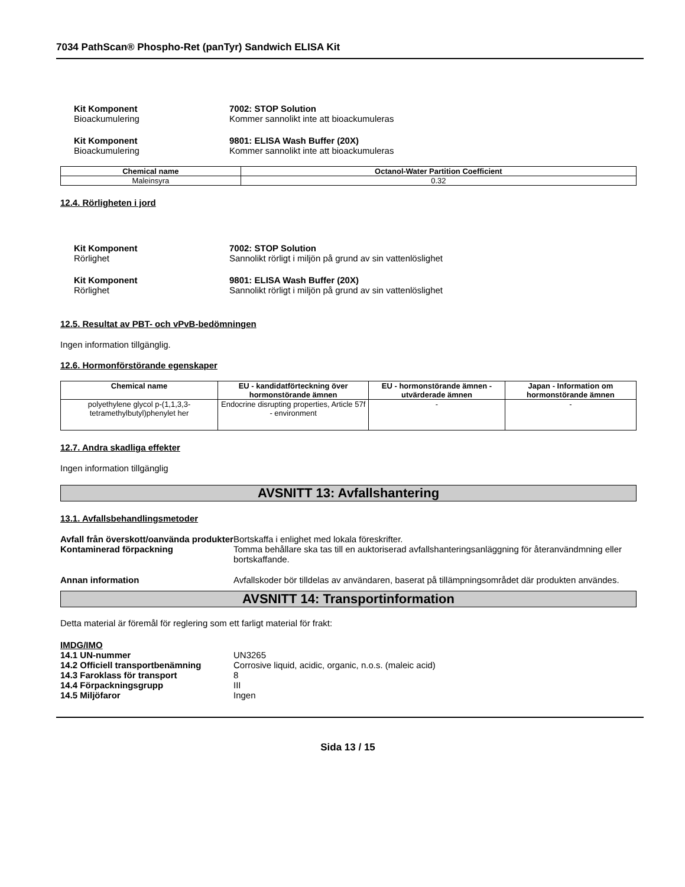7034 PathScan® Phospho-Ret (panTyr) Sandwich ELISA Kit
Kit Komponent 7002: STOP Solution
Bioackumulering Kommer sannolikt inte att bioackumuleras
Kit Komponent 9801: ELISA Wash Buffer (20X)
Bioackumulering Kommer sannolikt inte att bioackumuleras
| Chemical name | Octanol-Water Partition Coefficient |
| --- | --- |
| Maleinsyra | 0.32 |
12.4. Rörligheten i jord
Kit Komponent 7002: STOP Solution
Rörlighet Sannolikt rörligt i miljön på grund av sin vattenlöslighet
Kit Komponent 9801: ELISA Wash Buffer (20X)
Rörlighet Sannolikt rörligt i miljön på grund av sin vattenlöslighet
12.5. Resultat av PBT- och vPvB-bedömningen
Ingen information tillgänglig.
12.6. Hormonförstörande egenskaper
| Chemical name | EU - kandidatförteckning över hormonstörande ämnen | EU - hormonstörande ämnen - utvärderade ämnen | Japan - Information om hormonstörande ämnen |
| --- | --- | --- | --- |
| polyethylene glycol p-(1,1,3,3-tetramethylbutyl)phenylet her | Endocrine disrupting properties, Article 57f - environment | - | - |
12.7. Andra skadliga effekter
Ingen information tillgänglig
AVSNITT 13: Avfallshantering
13.1. Avfallsbehandlingsmetoder
Avfall från överskott/oanvända produkter
Bortskaffa i enlighet med lokala föreskrifter.
Kontaminerad förpackning Tomma behållare ska tas till en auktoriserad avfallshanteringsanläggning för återanvändmning eller bortskaffande.
Annan information Avfallskoder bör tilldelas av användaren, baserat på tillämpningsområdet där produkten användes.
AVSNITT 14: Transportinformation
Detta material är föremål för reglering som ett farligt material för frakt:
IMDG/IMO
14.1 UN-nummer UN3265
14.2 Officiell transportbenämning
Corrosive liquid, acidic, organic, n.o.s. (maleic acid)
14.3 Faroklass för transport 8
14.4 Förpackningsgrupp III
14.5 Miljöfaror Ingen
Sida 13 / 15